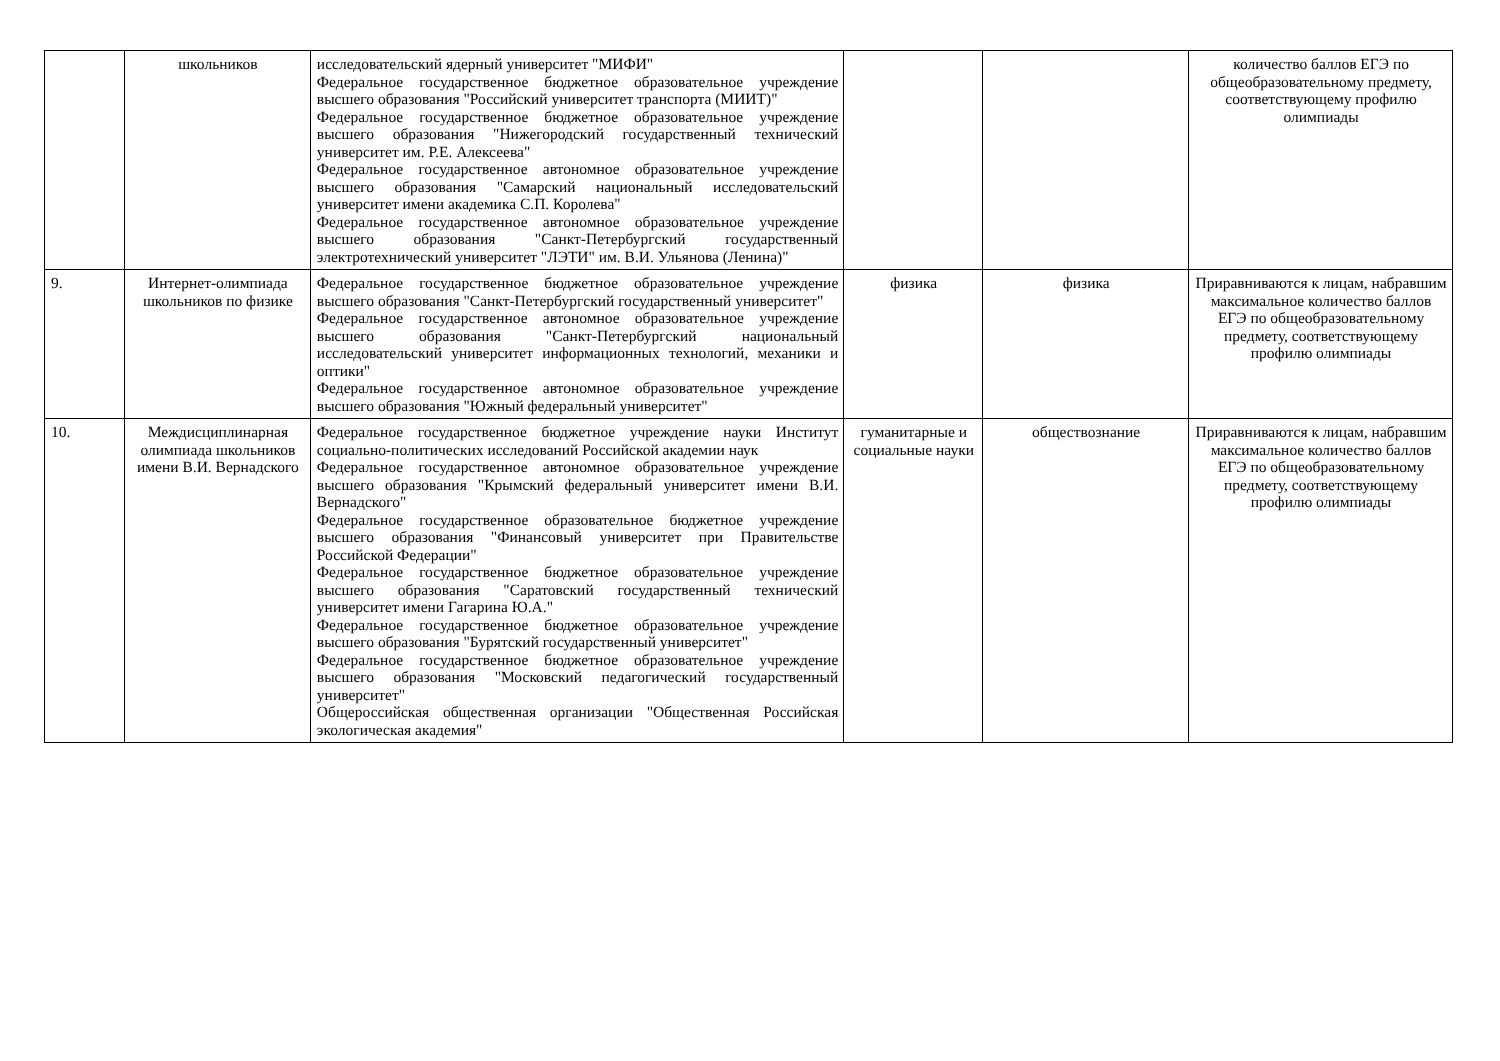| | школьников | исследовательский ядерный университет "МИФИ" Федеральное государственное бюджетное образовательное учреждение высшего образования "Российский университет транспорта (МИИТ)" Федеральное государственное бюджетное образовательное учреждение высшего образования "Нижегородский государственный технический университет им. Р.Е. Алексеева" Федеральное государственное автономное образовательное учреждение высшего образования "Самарский национальный исследовательский университет имени академика С.П. Королева" Федеральное государственное автономное образовательное учреждение высшего образования "Санкт-Петербургский государственный электротехнический университет "ЛЭТИ" им. В.И. Ульянова (Ленина)" | | | количество баллов ЕГЭ по общеобразовательному предмету, соответствующему профилю олимпиады |
| 9. | Интернет-олимпиада школьников по физике | Федеральное государственное бюджетное образовательное учреждение высшего образования "Санкт-Петербургский государственный университет" Федеральное государственное автономное образовательное учреждение высшего образования "Санкт-Петербургский национальный исследовательский университет информационных технологий, механики и оптики" Федеральное государственное автономное образовательное учреждение высшего образования "Южный федеральный университет" | физика | физика | Приравниваются к лицам, набравшим максимальное количество баллов ЕГЭ по общеобразовательному предмету, соответствующему профилю олимпиады |
| 10. | Междисциплинарная олимпиада школьников имени В.И. Вернадского | Федеральное государственное бюджетное учреждение науки Институт социально-политических исследований Российской академии наук Федеральное государственное автономное образовательное учреждение высшего образования "Крымский федеральный университет имени В.И. Вернадского" Федеральное государственное образовательное бюджетное учреждение высшего образования "Финансовый университет при Правительстве Российской Федерации" Федеральное государственное бюджетное образовательное учреждение высшего образования "Саратовский государственный технический университет имени Гагарина Ю.А." Федеральное государственное бюджетное образовательное учреждение высшего образования "Бурятский государственный университет" Федеральное государственное бюджетное образовательное учреждение высшего образования "Московский педагогический государственный университет" Общероссийская общественная организации "Общественная Российская экологическая академия" | гуманитарные и социальные науки | обществознание | Приравниваются к лицам, набравшим максимальное количество баллов ЕГЭ по общеобразовательному предмету, соответствующему профилю олимпиады |